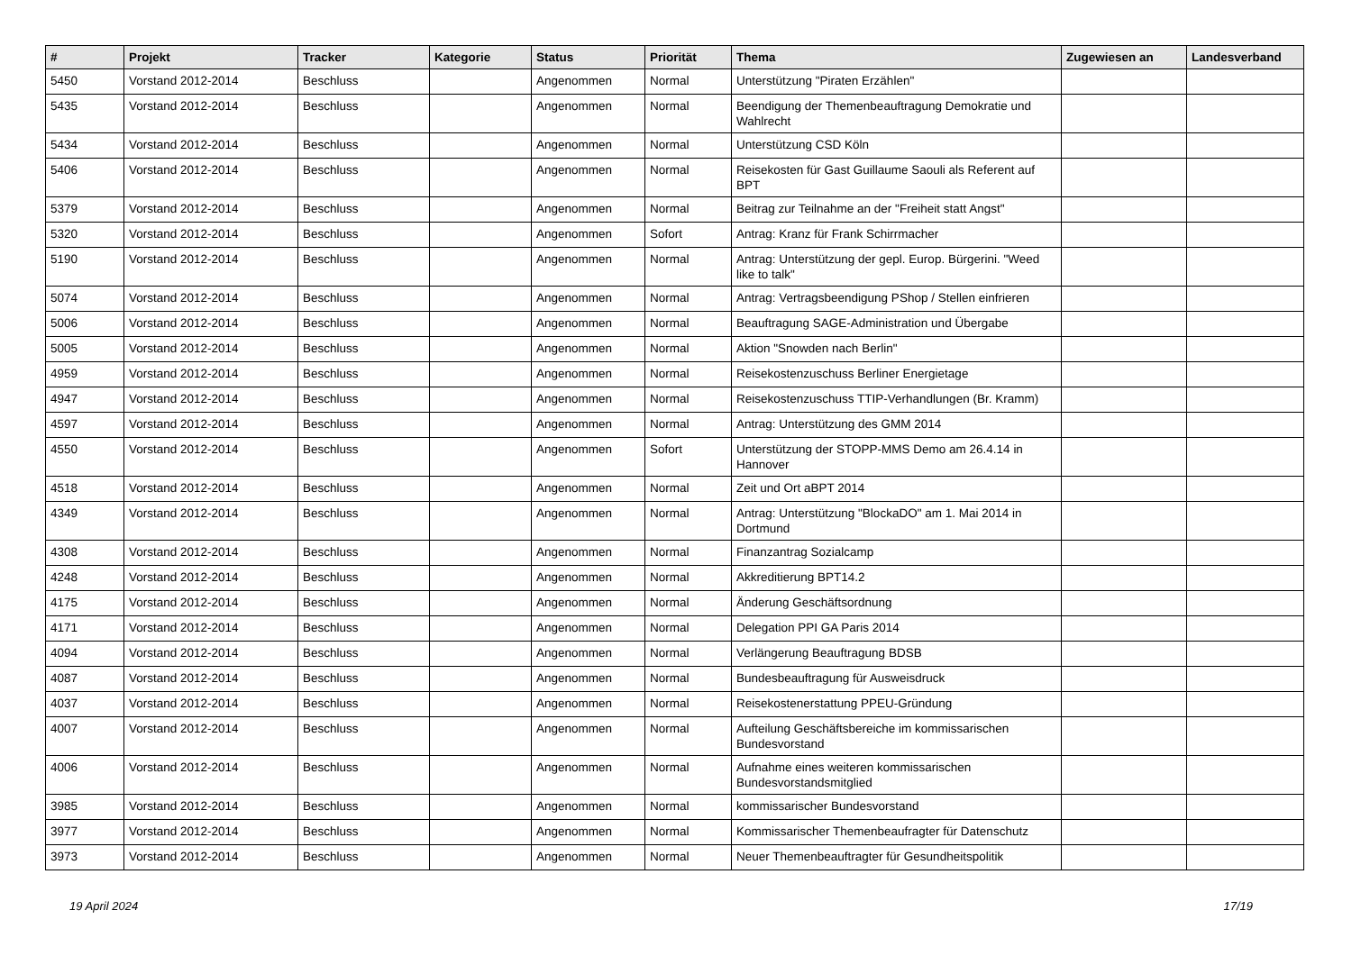| # | Projekt | Tracker | Kategorie | Status | Priorität | Thema | Zugewiesen an | Landesverband |
| --- | --- | --- | --- | --- | --- | --- | --- | --- |
| 5450 | Vorstand 2012-2014 | Beschluss | | Angenommen | Normal | Unterstützung "Piraten Erzählen" | | |
| 5435 | Vorstand 2012-2014 | Beschluss | | Angenommen | Normal | Beendigung der Themenbeauftragung Demokratie und Wahlrecht | | |
| 5434 | Vorstand 2012-2014 | Beschluss | | Angenommen | Normal | Unterstützung CSD Köln | | |
| 5406 | Vorstand 2012-2014 | Beschluss | | Angenommen | Normal | Reisekosten für Gast Guillaume Saouli als Referent auf BPT | | |
| 5379 | Vorstand 2012-2014 | Beschluss | | Angenommen | Normal | Beitrag zur Teilnahme an der "Freiheit statt Angst" | | |
| 5320 | Vorstand 2012-2014 | Beschluss | | Angenommen | Sofort | Antrag: Kranz für Frank Schirrmacher | | |
| 5190 | Vorstand 2012-2014 | Beschluss | | Angenommen | Normal | Antrag: Unterstützung der gepl. Europ. Bürgerini. "Weed like to talk" | | |
| 5074 | Vorstand 2012-2014 | Beschluss | | Angenommen | Normal | Antrag: Vertragsbeendigung PShop / Stellen einfrieren | | |
| 5006 | Vorstand 2012-2014 | Beschluss | | Angenommen | Normal | Beauftragung SAGE-Administration und Übergabe | | |
| 5005 | Vorstand 2012-2014 | Beschluss | | Angenommen | Normal | Aktion "Snowden nach Berlin" | | |
| 4959 | Vorstand 2012-2014 | Beschluss | | Angenommen | Normal | Reisekostenzuschuss Berliner Energietage | | |
| 4947 | Vorstand 2012-2014 | Beschluss | | Angenommen | Normal | Reisekostenzuschuss TTIP-Verhandlungen (Br. Kramm) | | |
| 4597 | Vorstand 2012-2014 | Beschluss | | Angenommen | Normal | Antrag: Unterstützung des GMM 2014 | | |
| 4550 | Vorstand 2012-2014 | Beschluss | | Angenommen | Sofort | Unterstützung der STOPP-MMS Demo am 26.4.14 in Hannover | | |
| 4518 | Vorstand 2012-2014 | Beschluss | | Angenommen | Normal | Zeit und Ort aBPT 2014 | | |
| 4349 | Vorstand 2012-2014 | Beschluss | | Angenommen | Normal | Antrag: Unterstützung "BlockaDO" am 1. Mai 2014 in Dortmund | | |
| 4308 | Vorstand 2012-2014 | Beschluss | | Angenommen | Normal | Finanzantrag Sozialcamp | | |
| 4248 | Vorstand 2012-2014 | Beschluss | | Angenommen | Normal | Akkreditierung BPT14.2 | | |
| 4175 | Vorstand 2012-2014 | Beschluss | | Angenommen | Normal | Änderung Geschäftsordnung | | |
| 4171 | Vorstand 2012-2014 | Beschluss | | Angenommen | Normal | Delegation PPI GA Paris 2014 | | |
| 4094 | Vorstand 2012-2014 | Beschluss | | Angenommen | Normal | Verlängerung Beauftragung BDSB | | |
| 4087 | Vorstand 2012-2014 | Beschluss | | Angenommen | Normal | Bundesbeauftragung für Ausweisdruck | | |
| 4037 | Vorstand 2012-2014 | Beschluss | | Angenommen | Normal | Reisekostenerstattung PPEU-Gründung | | |
| 4007 | Vorstand 2012-2014 | Beschluss | | Angenommen | Normal | Aufteilung Geschäftsbereiche im kommissarischen Bundesvorstand | | |
| 4006 | Vorstand 2012-2014 | Beschluss | | Angenommen | Normal | Aufnahme eines weiteren kommissarischen Bundesvorstandsmitglied | | |
| 3985 | Vorstand 2012-2014 | Beschluss | | Angenommen | Normal | kommissarischer Bundesvorstand | | |
| 3977 | Vorstand 2012-2014 | Beschluss | | Angenommen | Normal | Kommissarischer Themenbeaufragter für Datenschutz | | |
| 3973 | Vorstand 2012-2014 | Beschluss | | Angenommen | Normal | Neuer Themenbeauftragter für Gesundheitspolitik | | |
19 April 2024 17/19